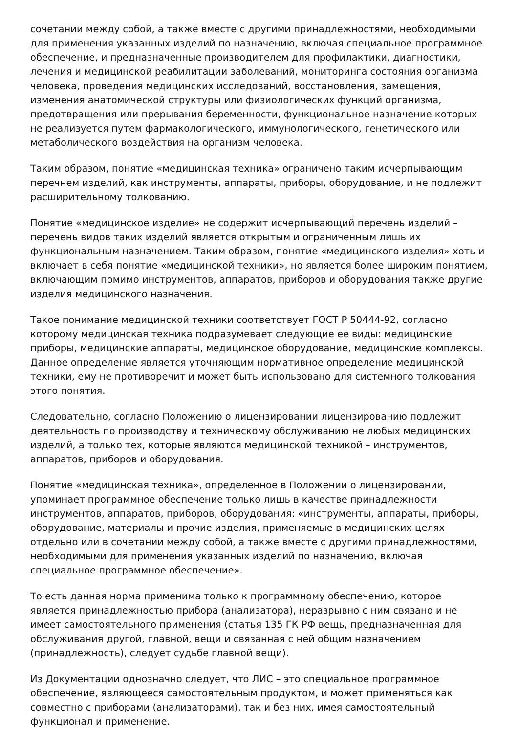сочетании между собой, а также вместе с другими принадлежностями, необходимыми для применения указанных изделий по назначению, включая специальное программное обеспечение, и предназначенные производителем для профилактики, диагностики, лечения и медицинской реабилитации заболеваний, мониторинга состояния организма человека, проведения медицинских исследований, восстановления, замещения, изменения анатомической структуры или физиологических функций организма, предотвращения или прерывания беременности, функциональное назначение которых не реализуется путем фармакологического, иммунологического, генетического или метаболического воздействия на организм человека.
Таким образом, понятие «медицинская техника» ограничено таким исчерпывающим перечнем изделий, как инструменты, аппараты, приборы, оборудование, и не подлежит расширительному толкованию.
Понятие «медицинское изделие» не содержит исчерпывающий перечень изделий – перечень видов таких изделий является открытым и ограниченным лишь их функциональным назначением. Таким образом, понятие «медицинского изделия» хоть и включает в себя понятие «медицинской техники», но является более широким понятием, включающим помимо инструментов, аппаратов, приборов и оборудования также другие изделия медицинского назначения.
Такое понимание медицинской техники соответствует ГОСТ Р 50444-92, согласно которому медицинская техника подразумевает следующие ее виды: медицинские приборы, медицинские аппараты, медицинское оборудование, медицинские комплексы. Данное определение является уточняющим нормативное определение медицинской техники, ему не противоречит и может быть использовано для системного толкования этого понятия.
Следовательно, согласно Положению о лицензировании лицензированию подлежит деятельность по производству и техническому обслуживанию не любых медицинских изделий, а только тех, которые являются медицинской техникой – инструментов, аппаратов, приборов и оборудования.
Понятие «медицинская техника», определенное в Положении о лицензировании, упоминает программное обеспечение только лишь в качестве принадлежности инструментов, аппаратов, приборов, оборудования: «инструменты, аппараты, приборы, оборудование, материалы и прочие изделия, применяемые в медицинских целях отдельно или в сочетании между собой, а также вместе с другими принадлежностями, необходимыми для применения указанных изделий по назначению, включая специальное программное обеспечение».
То есть данная норма применима только к программному обеспечению, которое является принадлежностью прибора (анализатора), неразрывно с ним связано и не имеет самостоятельного применения (статья 135 ГК РФ вещь, предназначенная для обслуживания другой, главной, вещи и связанная с ней общим назначением (принадлежность), следует судьбе главной вещи).
Из Документации однозначно следует, что ЛИС – это специальное программное обеспечение, являющееся самостоятельным продуктом, и может применяться как совместно с приборами (анализаторами), так и без них, имея самостоятельный функционал и применение.